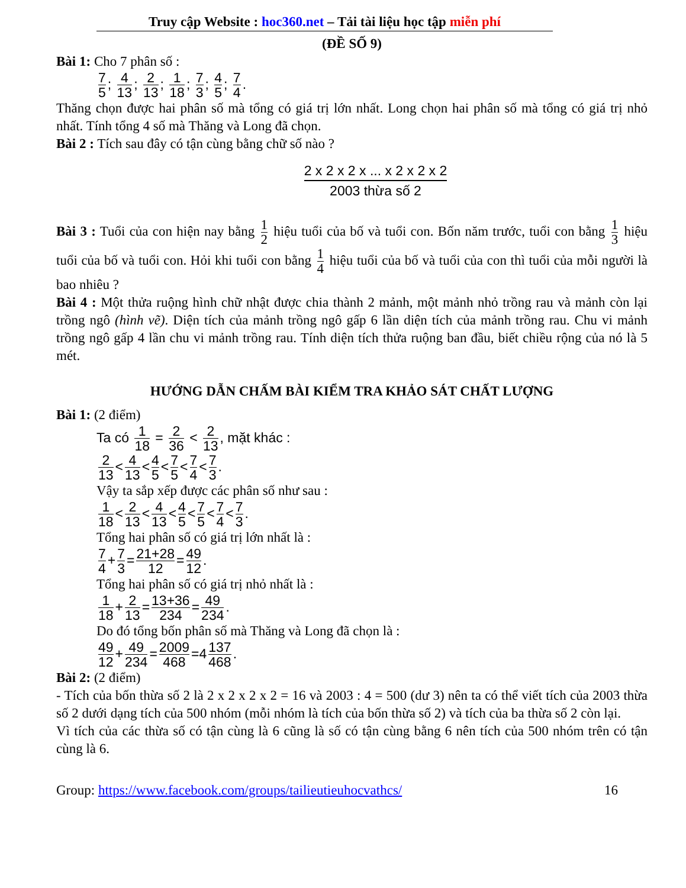Truy cập Website : hoc360.net – Tải tài liệu học tập miễn phí
(ĐỀ SỐ 9)
Bài 1: Cho 7 phân số :
7 5; 4 13; 2 13; 1 18; 7 3; 4 5; 7 4.
Thăng chọn được hai phân số mà tổng có giá trị lớn nhất. Long chọn hai phân số mà tổng có giá trị nhỏ nhất. Tính tổng 4 số mà Thăng và Long đã chọn.
Bài 2 : Tích sau đây có tận cùng bằng chữ số nào ?
2 x 2 x 2 x ... x 2 x 2 x 2
2003 thừa số 2
Bài 3 : Tuổi của con hiện nay bằng 1 2 hiệu tuổi của bố và tuổi con. Bốn năm trước, tuổi con bằng 1 3 hiệu tuổi của bố và tuổi con. Hỏi khi tuổi con bằng 1 4 hiệu tuổi của bố và tuổi của con thì tuổi của mỗi người là bao nhiêu ?
Bài 4 : Một thửa ruộng hình chữ nhật được chia thành 2 mảnh, một mảnh nhỏ trồng rau và mảnh còn lại trồng ngô (hình vẽ). Diện tích của mảnh trồng ngô gấp 6 lần diện tích của mảnh trồng rau. Chu vi mảnh trồng ngô gấp 4 lần chu vi mảnh trồng rau. Tính diện tích thửa ruộng ban đầu, biết chiều rộng của nó là 5 mét.
HƯỚNG DẪN CHẤM BÀI KIỂM TRA KHẢO SÁT CHẤT LƯỢNG
Bài 1: (2 điểm)
Ta có 1 18 = 2 36 < 2 13, mặt khác :
2 13 < 4 13 < 4 5 < 7 5 < 7 4 < 7 3.
Vậy ta sắp xếp được các phân số như sau :
1 18 < 2 13 < 4 13 < 4 5 < 7 5 < 7 4 < 7 3.
Tổng hai phân số có giá trị lớn nhất là :
7 4 + 7 3 = 21+28 12 = 49 12.
Tổng hai phân số có giá trị nhỏ nhất là :
1 18 + 2 13 = 13+36 234 = 49 234.
Do đó tổng bốn phân số mà Thăng và Long đã chọn là :
49 12 + 49 234 = 2009 468 =4 137 468.
Bài 2: (2 điểm)
- Tích của bốn thừa số 2 là 2 x 2 x 2 x 2 = 16 và 2003 : 4 = 500 (dư 3) nên ta có thể viết tích của 2003 thừa số 2 dưới dạng tích của 500 nhóm (mỗi nhóm là tích của bốn thừa số 2) và tích của ba thừa số 2 còn lại.
Vì tích của các thừa số có tận cùng là 6 cũng là số có tận cùng bằng 6 nên tích của 500 nhóm trên có tận cùng là 6.
Group: https://www.facebook.com/groups/tailieutieuhocvathcs/ 16